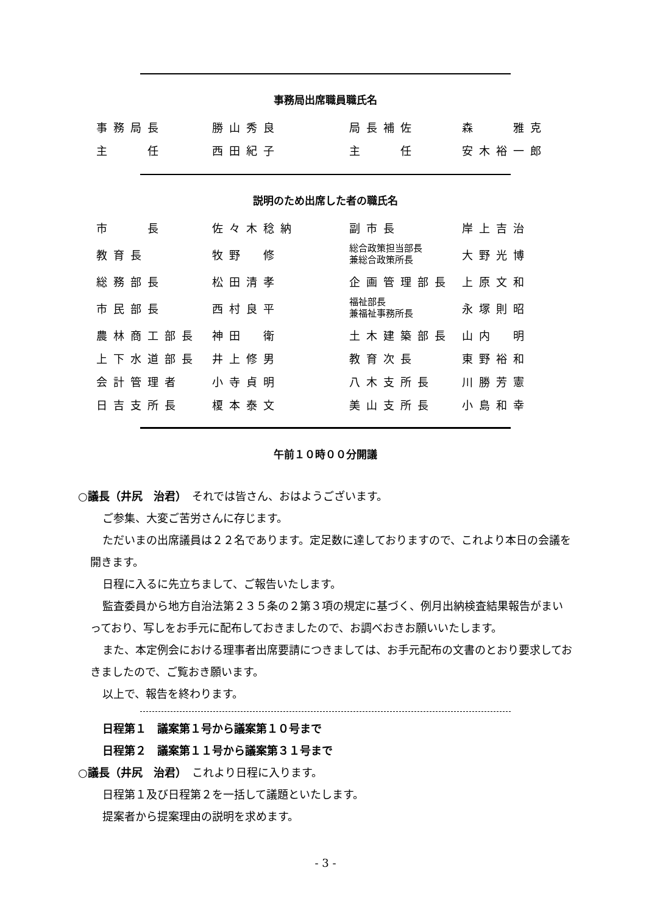事務局出席職員職氏名
| 事務局長 | 勝山秀良 | 局長補佐 | 森 雅克 |
| 主 任 | 西田紀子 | 主 任 | 安木裕一郎 |
説明のため出席した者の職氏名
| 市 長 | 佐々木稔納 | 副市長 | 岸上吉治 |
| 教育長 | 牧野 修 | 総合政策担当部長 兼総合政策所長 | 大野光博 |
| 総務部長 | 松田清孝 | 企画管理部長 | 上原文和 |
| 市民部長 | 西村良平 | 福祉部長 兼福祉事務所長 | 永塚則昭 |
| 農林商工部長 | 神田 衛 | 土木建築部長 | 山内 明 |
| 上下水道部長 | 井上修男 | 教育次長 | 東野裕和 |
| 会計管理者 | 小寺貞明 | 八木支所長 | 川勝芳憲 |
| 日吉支所長 | 榎本泰文 | 美山支所長 | 小島和幸 |
午前１０時００分開議
○議長（井尻　治君）　それでは皆さん、おはようございます。
ご参集、大変ご苦労さんに存じます。
ただいまの出席議員は２２名であります。定足数に達しておりますので、これより本日の会議を開きます。
日程に入るに先立ちまして、ご報告いたします。
監査委員から地方自治法第２３５条の２第３項の規定に基づく、例月出納検査結果報告がまいっており、写しをお手元に配布しておきましたので、お調べおきお願いいたします。
また、本定例会における理事者出席要請につきましては、お手元配布の文書のとおり要求しておきましたので、ご覧おき願います。
以上で、報告を終わります。
日程第１　議案第１号から議案第１０号まで
日程第２　議案第１１号から議案第３１号まで
○議長（井尻　治君）　これより日程に入ります。
日程第１及び日程第２を一括して議題といたします。
提案者から提案理由の説明を求めます。
- 3 -